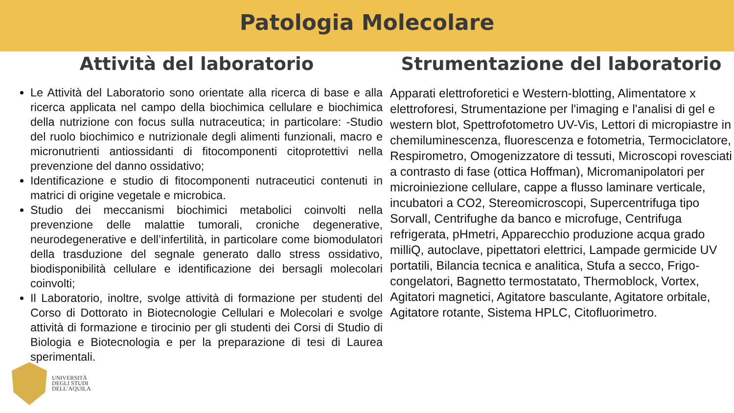Patologia Molecolare
Attività del laboratorio
Le Attività del Laboratorio sono orientate alla ricerca di base e alla ricerca applicata nel campo della biochimica cellulare e biochimica della nutrizione con focus sulla nutraceutica; in particolare: -Studio del ruolo biochimico e nutrizionale degli alimenti funzionali, macro e micronutrienti antiossidanti di fitocomponenti citoprotettivi nella prevenzione del danno ossidativo;
Identificazione e studio di fitocomponenti nutraceutici contenuti in matrici di origine vegetale e microbica.
Studio dei meccanismi biochimici metabolici coinvolti nella prevenzione delle malattie tumorali, croniche degenerative, neurodegenerative e dell’infertilità, in particolare come biomodulatori della trasduzione del segnale generato dallo stress ossidativo, biodisponibilità cellulare e identificazione dei bersagli molecolari coinvolti;
Il Laboratorio, inoltre, svolge attività di formazione per studenti del Corso di Dottorato in Biotecnologie Cellulari e Molecolari e svolge attività di formazione e tirocinio per gli studenti dei Corsi di Studio di Biologia e Biotecnologia e per la preparazione di tesi di Laurea sperimentali.
Strumentazione del laboratorio
Apparati elettroforetici e Western-blotting, Alimentatore x elettroforesi, Strumentazione per l'imaging e l'analisi di gel e western blot, Spettrofotometro UV-Vis, Lettori di micropiastre in chemiluminescenza, fluorescenza e fotometria, Termociclatore, Respirometro, Omogenizzatore di tessuti, Microscopi rovesciati a contrasto di fase (ottica Hoffman), Micromanipolatori per microiniezione cellulare, cappe a flusso laminare verticale, incubatori a CO2, Stereomicroscopi, Supercentrifuga tipo Sorvall, Centrifughe da banco e microfuge, Centrifuga refrigerata, pHmetri, Apparecchio produzione acqua grado milliQ, autoclave, pipettatori elettrici, Lampade germicide UV portatili, Bilancia tecnica e analitica, Stufa a secco, Frigo-congelatori, Bagnetto termostatato, Thermoblock, Vortex, Agitatori magnetici, Agitatore basculante, Agitatore orbitale, Agitatore rotante, Sistema HPLC, Citofluorimetro.
UNIVERSITÀ
DEGLI STUDI
DELL’AQUILA